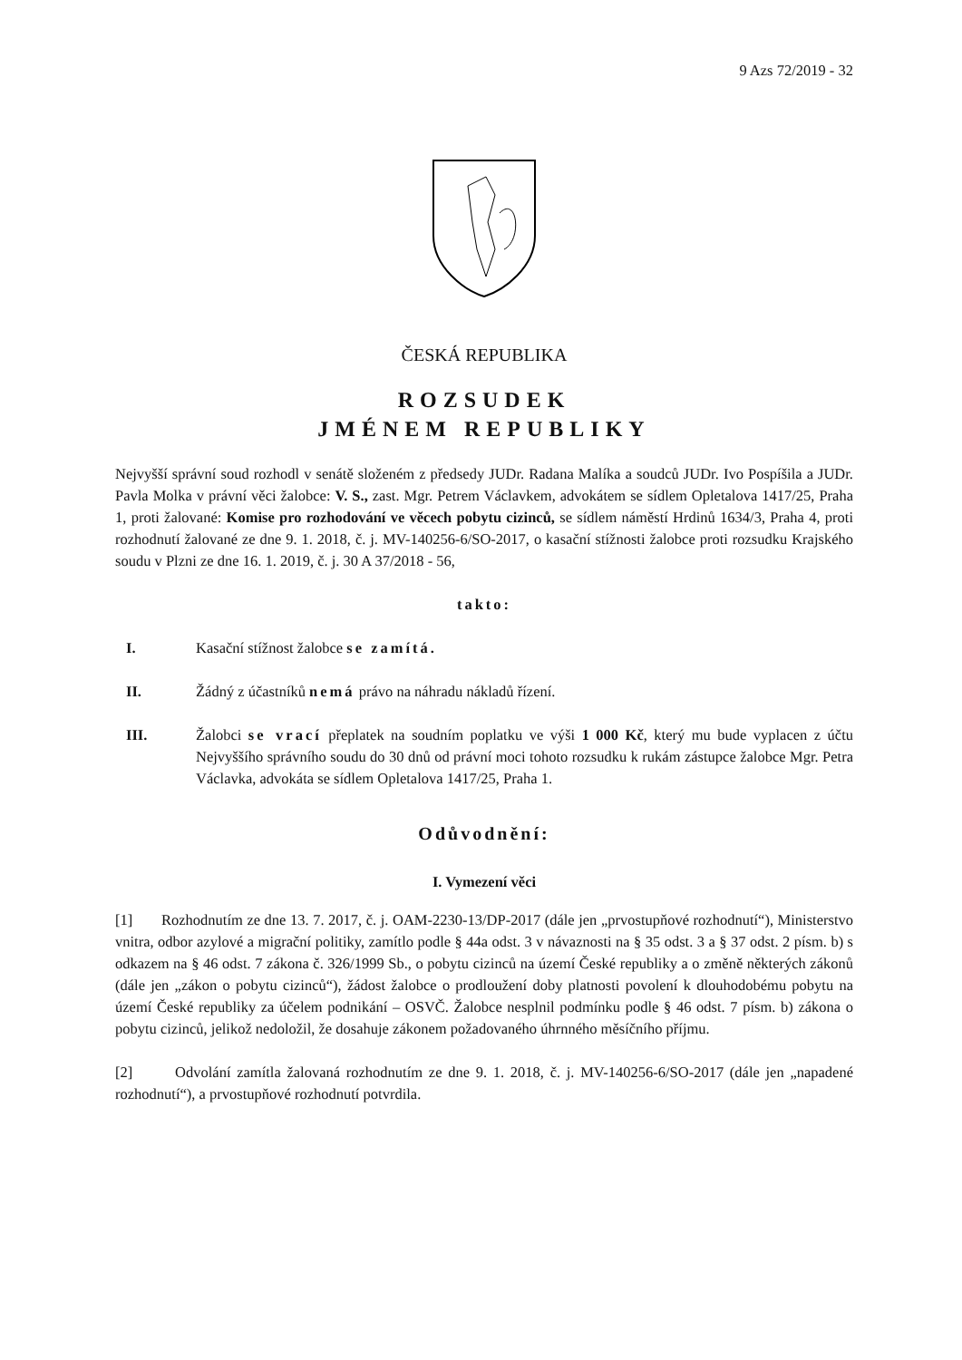9 Azs 72/2019 - 32
ČESKÁ REPUBLIKA
ROZSUDEK
JMÉNEM REPUBLIKY
Nejvyšší správní soud rozhodl v senátě složeném z předsedy JUDr. Radana Malíka a soudců JUDr. Ivo Pospíšila a JUDr. Pavla Molka v právní věci žalobce: V. S., zast. Mgr. Petrem Václavkem, advokátem se sídlem Opletalova 1417/25, Praha 1, proti žalované: Komise pro rozhodování ve věcech pobytu cizinců, se sídlem náměstí Hrdinů 1634/3, Praha 4, proti rozhodnutí žalované ze dne 9. 1. 2018, č. j. MV-140256-6/SO-2017, o kasační stížnosti žalobce proti rozsudku Krajského soudu v Plzni ze dne 16. 1. 2019, č. j. 30 A 37/2018 - 56,
takto:
I. Kasační stížnost žalobce se zamítá.
II. Žádný z účastníků nemá právo na náhradu nákladů řízení.
III. Žalobci se vrací přeplatek na soudním poplatku ve výši 1 000 Kč, který mu bude vyplacen z účtu Nejvyššího správního soudu do 30 dnů od právní moci tohoto rozsudku k rukám zástupce žalobce Mgr. Petra Václavka, advokáta se sídlem Opletalova 1417/25, Praha 1.
Odůvodnění:
I. Vymezení věci
[1] Rozhodnutím ze dne 13. 7. 2017, č. j. OAM-2230-13/DP-2017 (dále jen „prvostupňové rozhodnutí“), Ministerstvo vnitra, odbor azylové a migrační politiky, zamítlo podle § 44a odst. 3 v návaznosti na § 35 odst. 3 a § 37 odst. 2 písm. b) s odkazem na § 46 odst. 7 zákona č. 326/1999 Sb., o pobytu cizinců na území České republiky a o změně některých zákonů (dále jen „zákon o pobytu cizinců“), žádost žalobce o prodloužení doby platnosti povolení k dlouhodobému pobytu na území České republiky za účelem podnikání – OSVČ. Žalobce nesplnil podmínku podle § 46 odst. 7 písm. b) zákona o pobytu cizinců, jelikož nedoložil, že dosahuje zákonem požadovaného úhrnného měsíčního příjmu.
[2] Odvolání zamítla žalovaná rozhodnutím ze dne 9. 1. 2018, č. j. MV-140256-6/SO-2017 (dále jen „napadené rozhodnutí“), a prvostupňové rozhodnutí potvrdila.